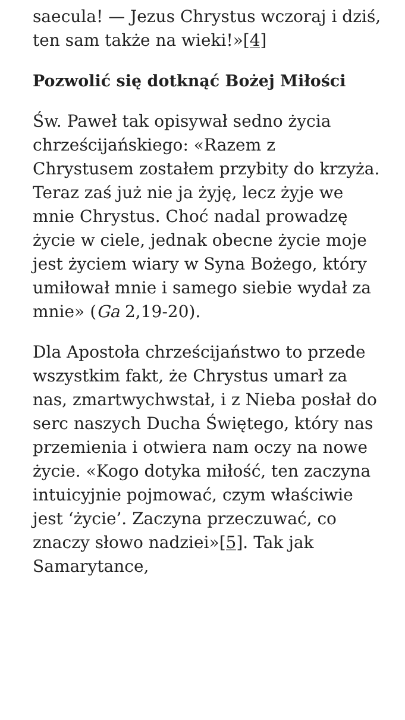saecula! — Jezus Chrystus wczoraj i dziś, ten sam także na wieki!»[4]
Pozwolić się dotknąć Bożej Miłości
Św. Paweł tak opisywał sedno życia chrześcijańskiego: «Razem z Chrystusem zostałem przybity do krzyża. Teraz zaś już nie ja żyję, lecz żyje we mnie Chrystus. Choć nadal prowadzę życie w ciele, jednak obecne życie moje jest życiem wiary w Syna Bożego, który umiłował mnie i samego siebie wydał za mnie» (Ga 2,19-20).
Dla Apostoła chrześcijaństwo to przede wszystkim fakt, że Chrystus umarł za nas, zmartwychwstał, i z Nieba posłał do serc naszych Ducha Świętego, który nas przemienia i otwiera nam oczy na nowe życie. «Kogo dotyka miłość, ten zaczyna intuicyjnie pojmować, czym właściwie jest ‘życie’. Zaczyna przeczuwać, co znaczy słowo nadziei»[5]. Tak jak Samarytance,